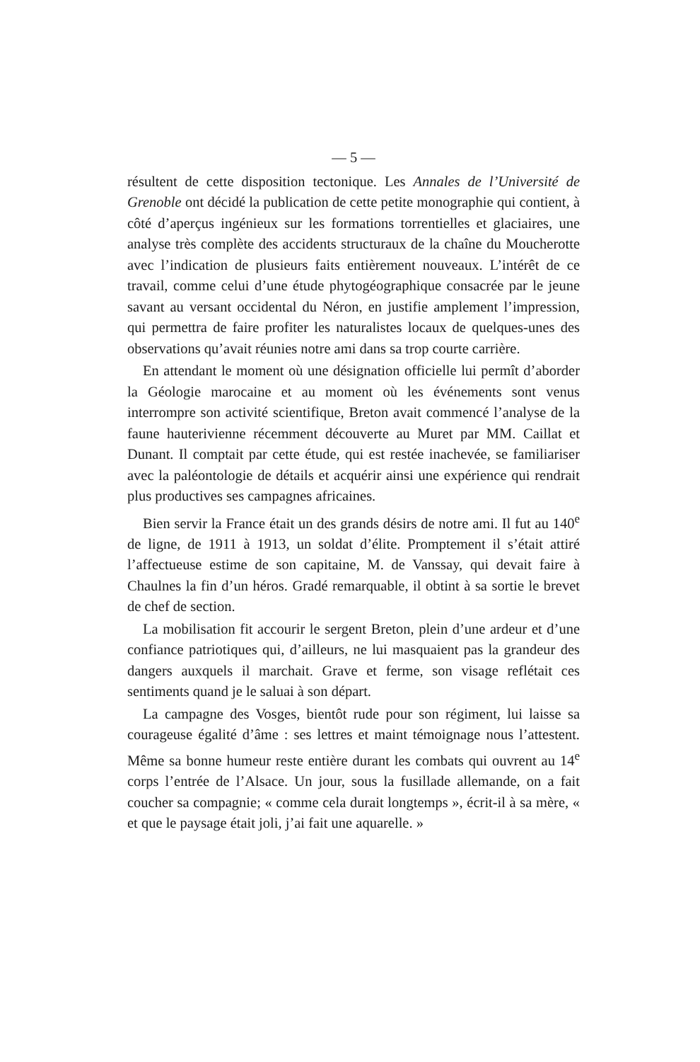— 5 —
résultent de cette disposition tectonique. Les Annales de l’Université de Grenoble ont décidé la publication de cette petite monographie qui contient, à côté d’aperçus ingénieux sur les formations torrentielles et glaciaires, une analyse très complète des accidents structuraux de la chaîne du Moucherotte avec l’indication de plusieurs faits entièrement nouveaux. L’intérêt de ce travail, comme celui d’une étude phytogéographique consacrée par le jeune savant au versant occidental du Néron, en justifie amplement l’impression, qui permettra de faire profiter les naturalistes locaux de quelques-unes des observations qu’avait réunies notre ami dans sa trop courte carrière.
En attendant le moment où une désignation officielle lui permît d’aborder la Géologie marocaine et au moment où les événements sont venus interrompre son activité scientifique, Breton avait commencé l’analyse de la faune hauterivienne récemment découverte au Muret par MM. Caillat et Dunant. Il comptait par cette étude, qui est restée inachevée, se familiariser avec la paléontologie de détails et acquérir ainsi une expérience qui rendrait plus productives ses campagnes africaines.
Bien servir la France était un des grands désirs de notre ami. Il fut au 140<sup>e</sup> de ligne, de 1911 à 1913, un soldat d’élite. Promptement il s’était attiré l’affectueuse estime de son capitaine, M. de Vanssay, qui devait faire à Chaulnes la fin d’un héros. Gradé remarquable, il obtint à sa sortie le brevet de chef de section.
La mobilisation fit accourir le sergent Breton, plein d’une ardeur et d’une confiance patriotiques qui, d’ailleurs, ne lui masquaient pas la grandeur des dangers auxquels il marchait. Grave et ferme, son visage reflétait ces sentiments quand je le saluai à son départ.
La campagne des Vosges, bientôt rude pour son régiment, lui laisse sa courageuse égalité d’âme : ses lettres et maint témoignage nous l’attestent. Même sa bonne humeur reste entière durant les combats qui ouvrent au 14<sup>e</sup> corps l’entrée de l’Alsace. Un jour, sous la fusillade allemande, on a fait coucher sa compagnie; « comme cela durait longtemps », écrit-il à sa mère, « et que le paysage était joli, j’ai fait une aquarelle. »